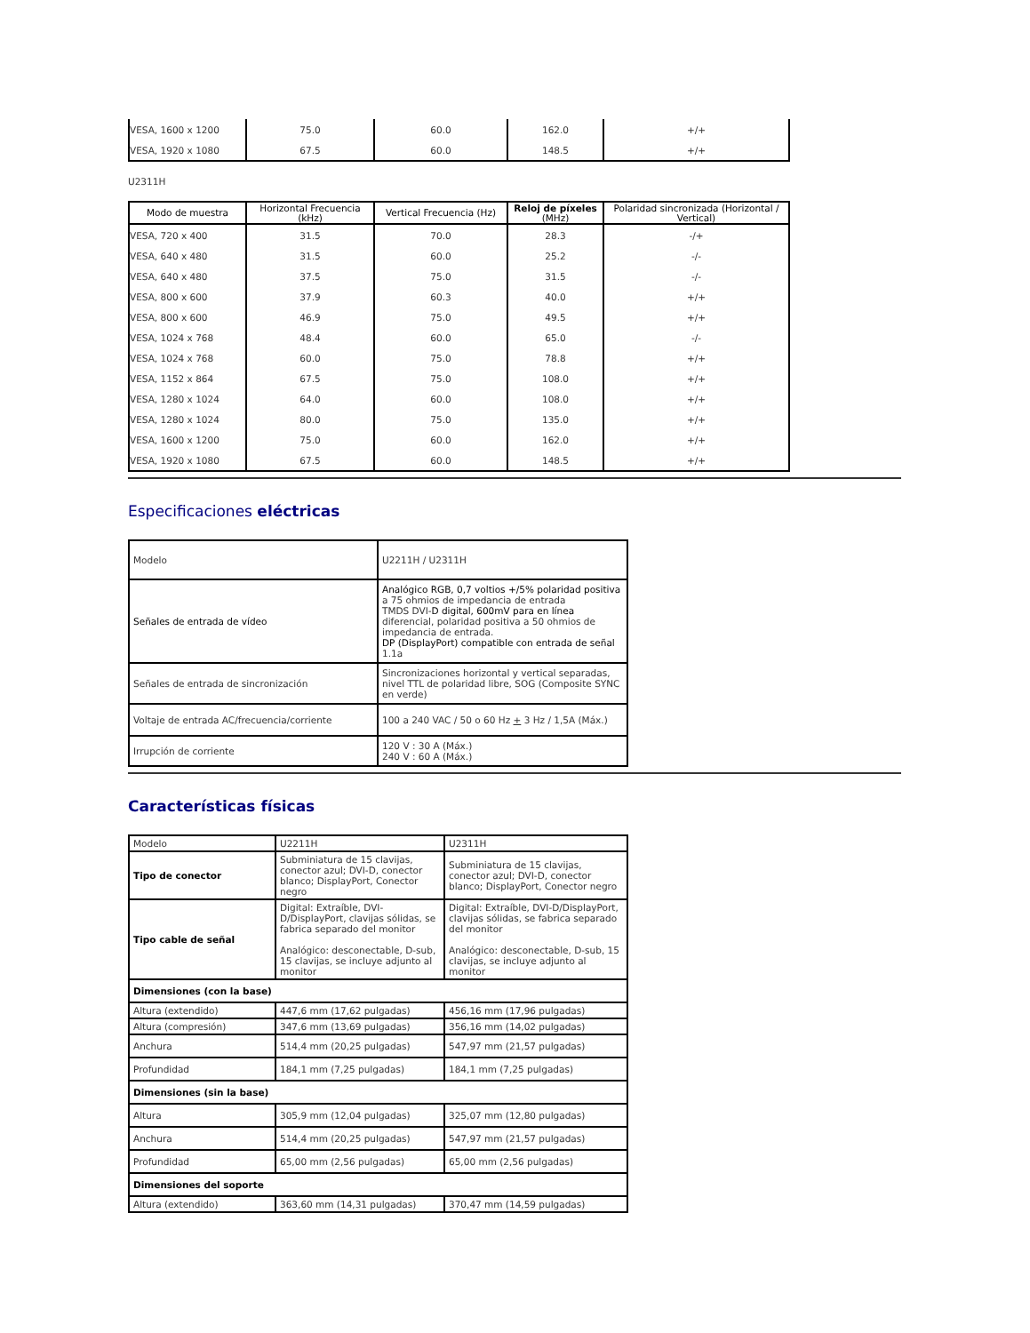| VESA, 1600 x 1200 | 75.0 | 60.0 | 162.0 | +/+ |
| VESA, 1920 x 1080 | 67.5 | 60.0 | 148.5 | +/+ |
U2311H
| Modo de muestra | Horizontal Frecuencia (kHz) | Vertical Frecuencia (Hz) | Reloj de píxeles (MHz) | Polaridad sincronizada (Horizontal / Vertical) |
| --- | --- | --- | --- | --- |
| VESA, 720 x 400 | 31.5 | 70.0 | 28.3 | -/+ |
| VESA, 640 x 480 | 31.5 | 60.0 | 25.2 | -/- |
| VESA, 640 x 480 | 37.5 | 75.0 | 31.5 | -/- |
| VESA, 800 x 600 | 37.9 | 60.3 | 40.0 | +/+ |
| VESA, 800 x 600 | 46.9 | 75.0 | 49.5 | +/+ |
| VESA, 1024 x 768 | 48.4 | 60.0 | 65.0 | -/- |
| VESA, 1024 x 768 | 60.0 | 75.0 | 78.8 | +/+ |
| VESA, 1152 x 864 | 67.5 | 75.0 | 108.0 | +/+ |
| VESA, 1280 x 1024 | 64.0 | 60.0 | 108.0 | +/+ |
| VESA, 1280 x 1024 | 80.0 | 75.0 | 135.0 | +/+ |
| VESA, 1600 x 1200 | 75.0 | 60.0 | 162.0 | +/+ |
| VESA, 1920 x 1080 | 67.5 | 60.0 | 148.5 | +/+ |
Especificaciones eléctricas
| Modelo | U2211H / U2311H |
| Señales de entrada de vídeo | Analógico RGB, 0,7 voltios +/5% polaridad positiva a 75 ohmios de impedancia de entrada TMDS DVI- D digital, 600mV para en línea diferencial, polaridad positiva a 50 ohmios de impedancia de entrada. DP (DisplayPort) compatible con entrada de señal 1.1a |
| Señales de entrada de sincronización | Sincronizaciones horizontal y vertical separadas, nivel TTL de polaridad libre, SOG (Composite SYNC en verde) |
| Voltaje de entrada AC/frecuencia/corriente | 100 a 240 VAC / 50 o 60 Hz + 3 Hz / 1,5A (Máx.) |
| Irrupción de corriente | 120 V : 30 A (Máx.) 240 V : 60 A (Máx.) |
Características físicas
| Modelo | U2211H | U2311H |
| Tipo de conector | Subminiatura de 15 clavijas, conector azul; DVI-D, conector blanco; DisplayPort, Conector negro | Subminiatura de 15 clavijas, conector azul; DVI-D, conector blanco; DisplayPort, Conector negro |
| Tipo cable de señal | Digital: Extraíble, DVI-D/DisplayPort, clavijas sólidas, se fabrica separado del monitor Analógico: desconectable, D-sub, 15 clavijas, se incluye adjunto al monitor | Digital: Extraíble, DVI-D/DisplayPort, clavijas sólidas, se fabrica separado del monitor Analógico: desconectable, D-sub, 15 clavijas, se incluye adjunto al monitor |
| Dimensiones (con la base) | | |
| Altura (extendido) | 447,6 mm (17,62 pulgadas) | 456,16 mm (17,96 pulgadas) |
| Altura (compresión) | 347,6 mm (13,69 pulgadas) | 356,16 mm (14,02 pulgadas) |
| Anchura | 514,4 mm (20,25 pulgadas) | 547,97 mm (21,57 pulgadas) |
| Profundidad | 184,1 mm (7,25 pulgadas) | 184,1 mm (7,25 pulgadas) |
| Dimensiones (sin la base) | | |
| Altura | 305,9 mm (12,04 pulgadas) | 325,07 mm (12,80 pulgadas) |
| Anchura | 514,4 mm (20,25 pulgadas) | 547,97 mm (21,57 pulgadas) |
| Profundidad | 65,00 mm (2,56 pulgadas) | 65,00 mm (2,56 pulgadas) |
| Dimensiones del soporte | | |
| Altura (extendido) | 363,60 mm (14,31 pulgadas) | 370,47 mm (14,59 pulgadas) |